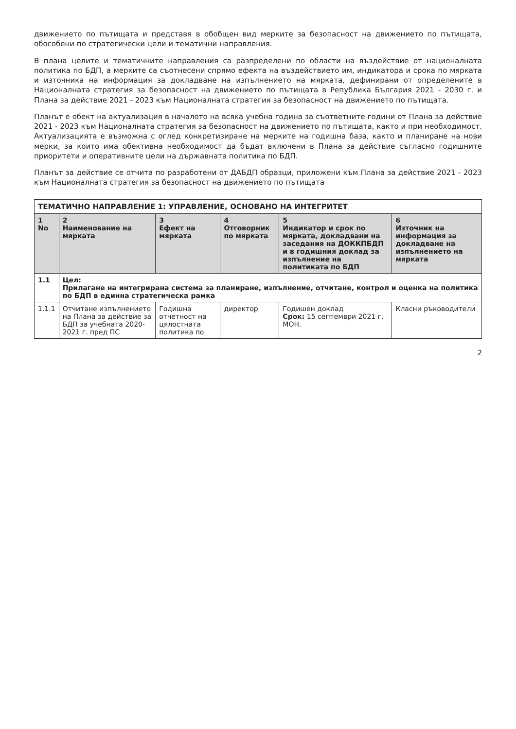движението по пътищата и представя в обобщен вид мерките за безопасност на движението по пътищата, обособени по стратегически цели и тематични направления.
В плана целите и тематичните направления са разпределени по области на въздействие от националната политика по БДП, а мерките са съотнесени спрямо ефекта на въздействието им, индикатора и срока по мярката и източника на информация за докладване на изпълнението на мярката, дефинирани от определените в Националната стратегия за безопасност на движението по пътищата в Република България 2021 - 2030 г. и Плана за действие 2021 - 2023 към Националната стратегия за безопасност на движението по пътищата.
Планът е обект на актуализация в началото на всяка учебна година за съответните години от Плана за действие 2021 - 2023 към Националната стратегия за безопасност на движението по пътищата, както и при необходимост. Актуализацията е възможна с оглед конкретизиране на мерките на годишна база, както и планиране на нови мерки, за които има обективна необходимост да бъдат включени в Плана за действие съгласно годишните приоритети и оперативните цели на държавната политика по БДП.
Планът за действие се отчита по разработени от ДАБДП образци, приложени към Плана за действие 2021 - 2023 към Националната стратегия за безопасност на движението по пътищата
| ТЕМАТИЧНО НАПРАВЛЕНИЕ 1: УПРАВЛЕНИЕ, ОСНОВАНО НА ИНТЕГРИТЕТ | | | | | |
| 1 No | 2 Наименование на мярката | 3 Ефект на мярката | 4 Отговорник по мярката | 5 Индикатор и срок по мярката, докладвани на заседания на ДОККПБДП и в годишния доклад за изпълнение на политиката по БДП | 6 Източник на информация за докладване на изпълнението на мярката |
| 1.1 | Цел: Прилагане на интегрирана система за планиране, изпълнение, отчитане, контрол и оценка на политика по БДП в единна стратегическа рамка | | | | |
| 1.1.1 | Отчитане изпълнението на Плана за действие за БДП за учебната 2020-2021 г. пред ПС | Годишна отчетност на цялостната политика по | директор | Годишен доклад Срок: 15 септември 2021 г. МОН. | Класни ръководители |
2